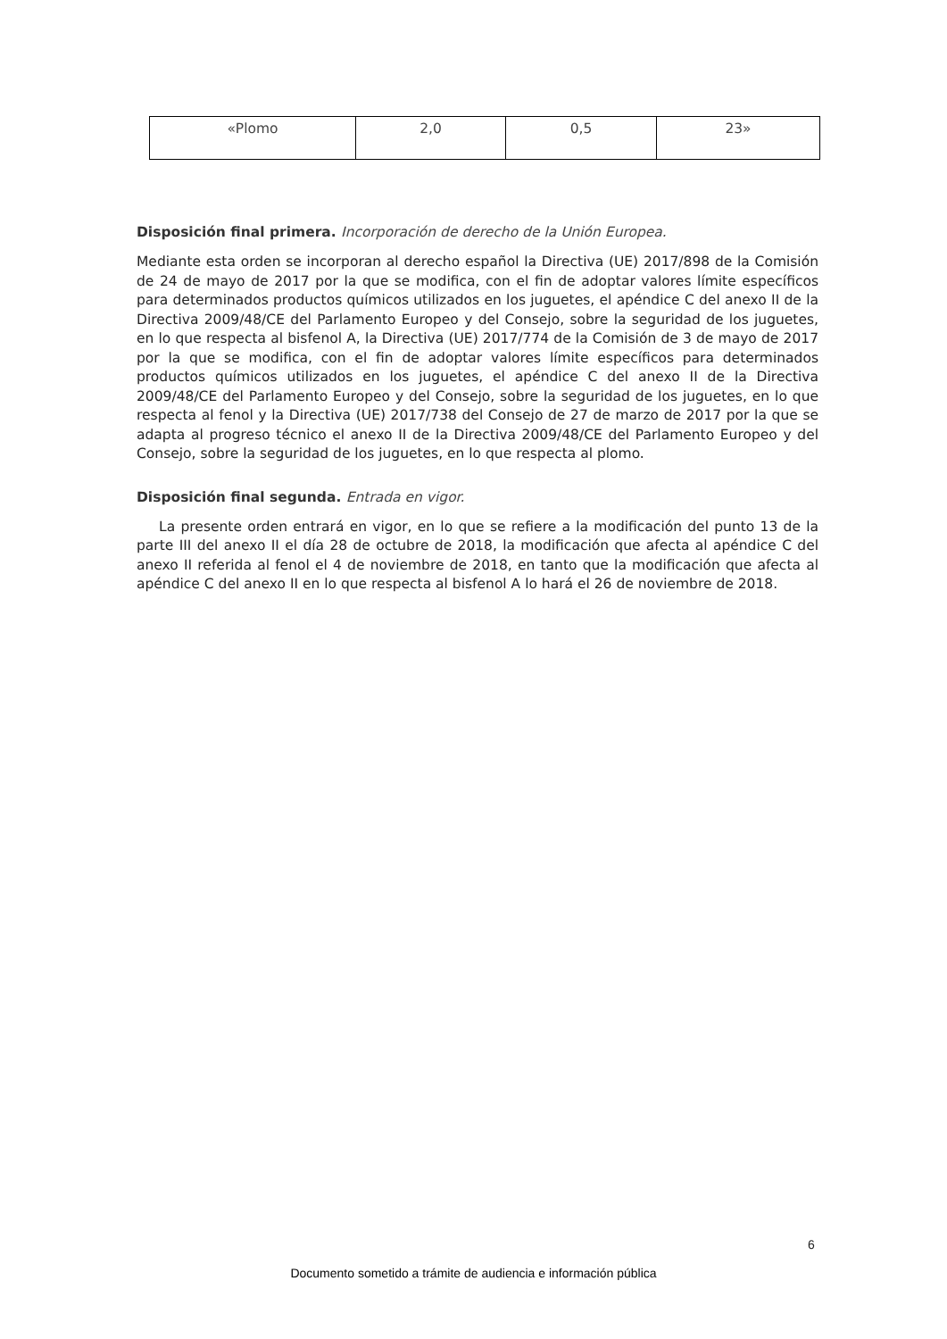| «Plomo | 2,0 | 0,5 | 23» |
Disposición final primera. Incorporación de derecho de la Unión Europea.
Mediante esta orden se incorporan al derecho español la Directiva (UE) 2017/898 de la Comisión de 24 de mayo de 2017 por la que se modifica, con el fin de adoptar valores límite específicos para determinados productos químicos utilizados en los juguetes, el apéndice C del anexo II de la Directiva 2009/48/CE del Parlamento Europeo y del Consejo, sobre la seguridad de los juguetes, en lo que respecta al bisfenol A, la Directiva (UE) 2017/774 de la Comisión de 3 de mayo de 2017 por la que se modifica, con el fin de adoptar valores límite específicos para determinados productos químicos utilizados en los juguetes, el apéndice C del anexo II de la Directiva 2009/48/CE del Parlamento Europeo y del Consejo, sobre la seguridad de los juguetes, en lo que respecta al fenol y la Directiva (UE) 2017/738 del Consejo de 27 de marzo de 2017 por la que se adapta al progreso técnico el anexo II de la Directiva 2009/48/CE del Parlamento Europeo y del Consejo, sobre la seguridad de los juguetes, en lo que respecta al plomo.
Disposición final segunda. Entrada en vigor.
La presente orden entrará en vigor, en lo que se refiere a la modificación del punto 13 de la parte III del anexo II el día 28 de octubre de 2018, la modificación que afecta al apéndice C del anexo II referida al fenol el 4 de noviembre de 2018, en tanto que la modificación que afecta al apéndice C del anexo II en lo que respecta al bisfenol A lo hará el 26 de noviembre de 2018.
6
Documento sometido a trámite de audiencia e información pública